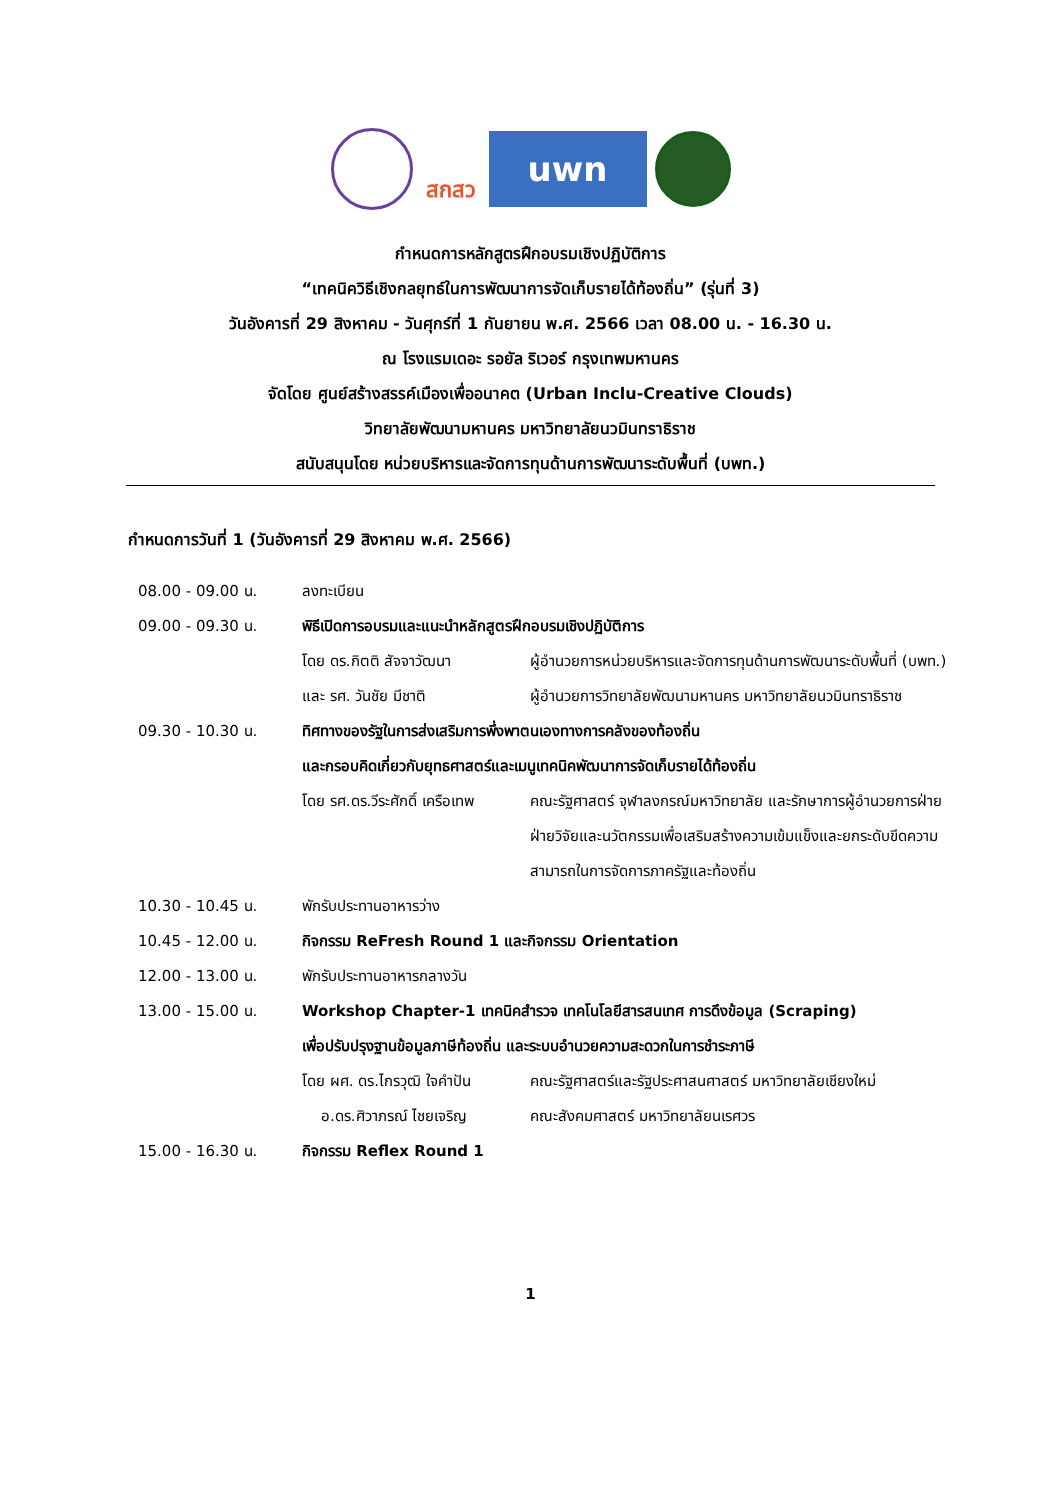สกสว
uwn
กำหนดการหลักสูตรฝึกอบรมเชิงปฏิบัติการ
“เทคนิควิธีเชิงกลยุทธ์ในการพัฒนาการจัดเก็บรายได้ท้องถิ่น” (รุ่นที่ 3)
วันอังคารที่ 29 สิงหาคม - วันศุกร์ที่ 1 กันยายน พ.ศ. 2566 เวลา 08.00 น. - 16.30 น.
ณ โรงแรมเดอะ รอยัล ริเวอร์ กรุงเทพมหานคร
จัดโดย ศูนย์สร้างสรรค์เมืองเพื่ออนาคต (Urban Inclu-Creative Clouds)
วิทยาลัยพัฒนามหานคร มหาวิทยาลัยนวมินทราธิราช
สนับสนุนโดย หน่วยบริหารและจัดการทุนด้านการพัฒนาระดับพื้นที่ (บพท.)
กำหนดการวันที่ 1 (วันอังคารที่ 29 สิงหาคม พ.ศ. 2566)
08.00 - 09.00 น. ลงทะเบียน
09.00 - 09.30 น. พิธีเปิดการอบรมและแนะนำหลักสูตรฝึกอบรมเชิงปฏิบัติการ
โดย ดร.กิตติ สัจจาวัฒนา ผู้อำนวยการหน่วยบริหารและจัดการทุนด้านการพัฒนาระดับพื้นที่ (บพท.)
และ รศ. วันชัย มีชาติ ผู้อำนวยการวิทยาลัยพัฒนามหานคร มหาวิทยาลัยนวมินทราธิราช
09.30 - 10.30 น. ทิศทางของรัฐในการส่งเสริมการพึ่งพาตนเองทางการคลังของท้องถิ่น
และกรอบคิดเกี่ยวกับยุทธศาสตร์และเมนูเทคนิคพัฒนาการจัดเก็บรายได้ท้องถิ่น
โดย รศ.ดร.วีระศักดิ์ เครือเทพ
คณะรัฐศาสตร์ จุฬาลงกรณ์มหาวิทยาลัย และรักษาการผู้อำนวยการฝ่าย ฝ่ายวิจัยและนวัตกรรมเพื่อเสริมสร้างความเข้มแข็งและยกระดับขีดความสามารถในการจัดการภาครัฐและท้องถิ่น
10.30 - 10.45 น. พักรับประทานอาหารว่าง
10.45 - 12.00 น. กิจกรรม ReFresh Round 1 และกิจกรรม Orientation
12.00 - 13.00 น. พักรับประทานอาหารกลางวัน
13.00 - 15.00 น. Workshop Chapter-1 เทคนิคสำรวจ เทคโนโลยีสารสนเทศ การดึงข้อมูล (Scraping)
เพื่อปรับปรุงฐานข้อมูลภาษีท้องถิ่น และระบบอำนวยความสะดวกในการชำระภาษี
โดย ผศ. ดร.ไกรวุฒิ ใจคำปัน
คณะรัฐศาสตร์และรัฐประศาสนศาสตร์ มหาวิทยาลัยเชียงใหม่
อ.ดร.ศิวาภรณ์ ไชยเจริญ คณะสังคมศาสตร์ มหาวิทยาลัยนเรศวร
15.00 - 16.30 น. กิจกรรม Reflex Round 1
1